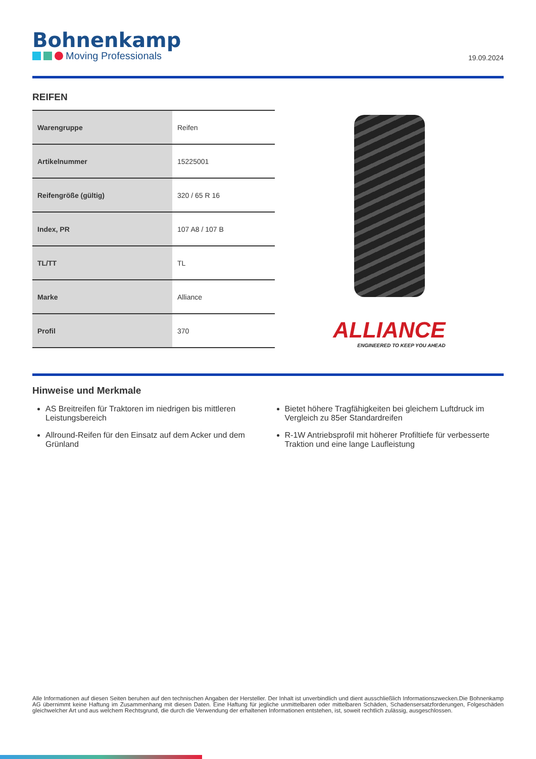Bohnenkamp
Moving Professionals
19.09.2024
REIFEN
| Warengruppe | Reifen |
| Artikelnummer | 15225001 |
| Reifengröße (gültig) | 320 / 65 R 16 |
| Index, PR | 107 A8 / 107 B |
| TL/TT | TL |
| Marke | Alliance |
| Profil | 370 |
ALLIANCE
ENGINEERED TO KEEP YOU AHEAD
Hinweise und Merkmale
AS Breitreifen für Traktoren im niedrigen bis mittleren Leistungsbereich
Bietet höhere Tragfähigkeiten bei gleichem Luftdruck im Vergleich zu 85er Standardreifen
Allround-Reifen für den Einsatz auf dem Acker und dem Grünland
R-1W Antriebsprofil mit höherer Profiltiefe für verbesserte Traktion und eine lange Laufleistung
Alle Informationen auf diesen Seiten beruhen auf den technischen Angaben der Hersteller. Der Inhalt ist unverbindlich und dient ausschließlich Informationszwecken.Die Bohnenkamp AG übernimmt keine Haftung im Zusammenhang mit diesen Daten. Eine Haftung für jegliche unmittelbaren oder mittelbaren Schäden, Schadensersatzforderungen, Folgeschäden gleichwelcher Art und aus welchem Rechtsgrund, die durch die Verwendung der erhaltenen Informationen entstehen, ist, soweit rechtlich zulässig, ausgeschlossen.